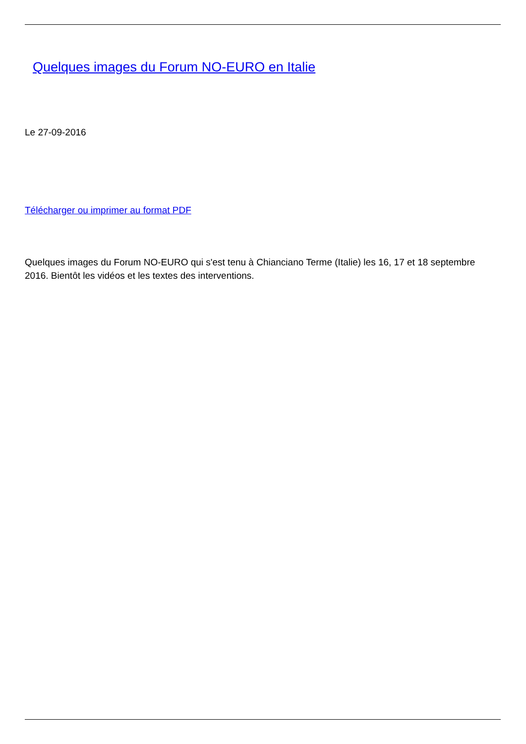Quelques images du Forum NO-EURO en Italie
Le 27-09-2016
Télécharger ou imprimer au format PDF
Quelques images du Forum NO-EURO qui s'est tenu à Chianciano Terme (Italie) les 16, 17 et 18 septembre 2016. Bientôt les vidéos et les textes des interventions.